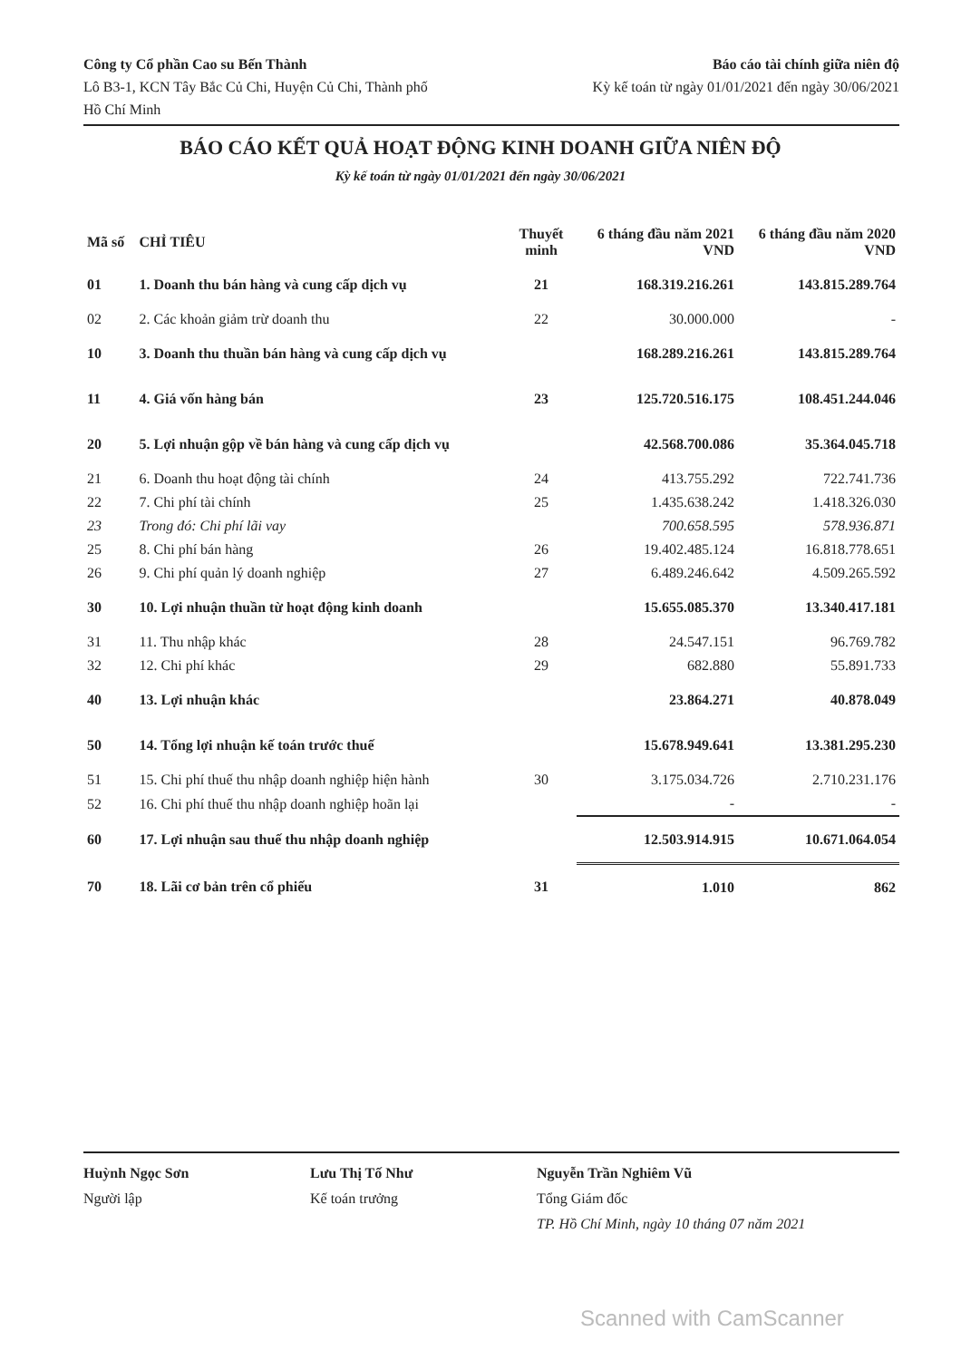Công ty Cổ phần Cao su Bến Thành
Lô B3-1, KCN Tây Bắc Củ Chi, Huyện Củ Chi, Thành phố
Hồ Chí Minh
Báo cáo tài chính giữa niên độ
Kỳ kế toán từ ngày 01/01/2021 đến ngày 30/06/2021
BÁO CÁO KẾT QUẢ HOẠT ĐỘNG KINH DOANH GIỮA NIÊN ĐỘ
Kỳ kế toán từ ngày 01/01/2021 đến ngày 30/06/2021
| Mã số | CHỈ TIÊU | Thuyết minh | 6 tháng đầu năm 2021 VND | 6 tháng đầu năm 2020 VND |
| --- | --- | --- | --- | --- |
| 01 | 1. Doanh thu bán hàng và cung cấp dịch vụ | 21 | 168.319.216.261 | 143.815.289.764 |
| 02 | 2. Các khoản giảm trừ doanh thu | 22 | 30.000.000 | - |
| 10 | 3. Doanh thu thuần bán hàng và cung cấp dịch vụ | | 168.289.216.261 | 143.815.289.764 |
| 11 | 4. Giá vốn hàng bán | 23 | 125.720.516.175 | 108.451.244.046 |
| 20 | 5. Lợi nhuận gộp về bán hàng và cung cấp dịch vụ | | 42.568.700.086 | 35.364.045.718 |
| 21 | 6. Doanh thu hoạt động tài chính | 24 | 413.755.292 | 722.741.736 |
| 22 | 7. Chi phí tài chính | 25 | 1.435.638.242 | 1.418.326.030 |
| 23 | Trong đó: Chi phí lãi vay | | 700.658.595 | 578.936.871 |
| 25 | 8. Chi phí bán hàng | 26 | 19.402.485.124 | 16.818.778.651 |
| 26 | 9. Chi phí quản lý doanh nghiệp | 27 | 6.489.246.642 | 4.509.265.592 |
| 30 | 10. Lợi nhuận thuần từ hoạt động kinh doanh | | 15.655.085.370 | 13.340.417.181 |
| 31 | 11. Thu nhập khác | 28 | 24.547.151 | 96.769.782 |
| 32 | 12. Chi phí khác | 29 | 682.880 | 55.891.733 |
| 40 | 13. Lợi nhuận khác | | 23.864.271 | 40.878.049 |
| 50 | 14. Tổng lợi nhuận kế toán trước thuế | | 15.678.949.641 | 13.381.295.230 |
| 51 | 15. Chi phí thuế thu nhập doanh nghiệp hiện hành | 30 | 3.175.034.726 | 2.710.231.176 |
| 52 | 16. Chi phí thuế thu nhập doanh nghiệp hoãn lại | | - | - |
| 60 | 17. Lợi nhuận sau thuế thu nhập doanh nghiệp | | 12.503.914.915 | 10.671.064.054 |
| 70 | 18. Lãi cơ bản trên cổ phiếu | 31 | 1.010 | 862 |
Huỳnh Ngọc Sơn
Người lập
Lưu Thị Tố Như
Kế toán trưởng
Nguyễn Trần Nghiêm Vũ
Tổng Giám đốc
TP. Hồ Chí Minh, ngày 10 tháng 07 năm 2021
Scanned with CamScanner